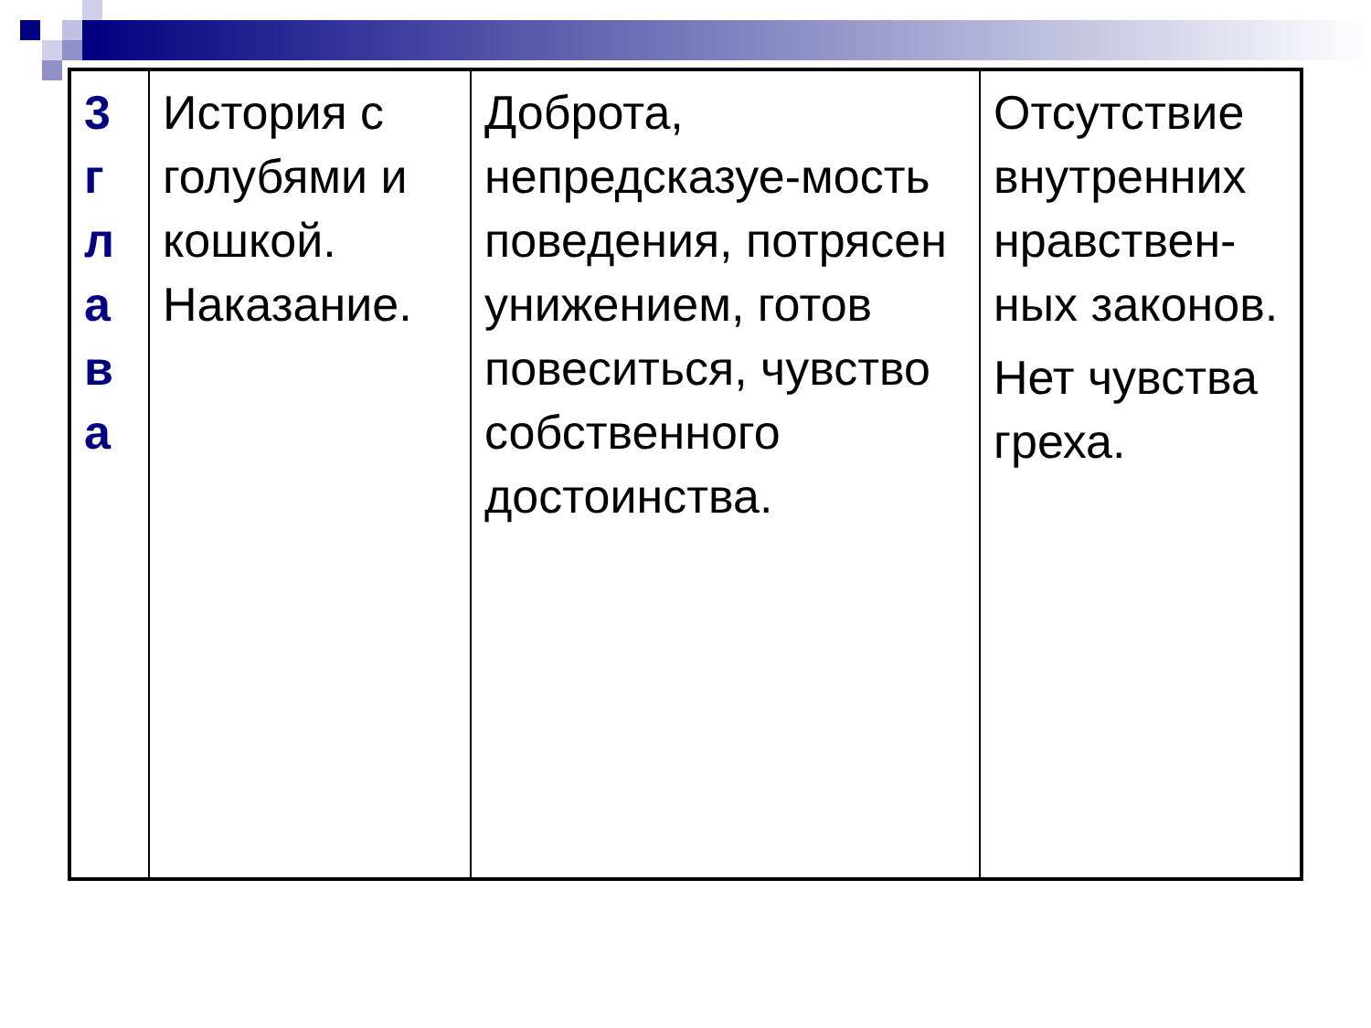| 3 г л а в а | История с голубями и кошкой. Наказание. | Доброта, непредсказуе-мость поведения, потрясен унижением, готов повеситься, чувство собственного достоинства. | Отсутствие внутренних нравствен-ных законов. Нет чувства греха. |